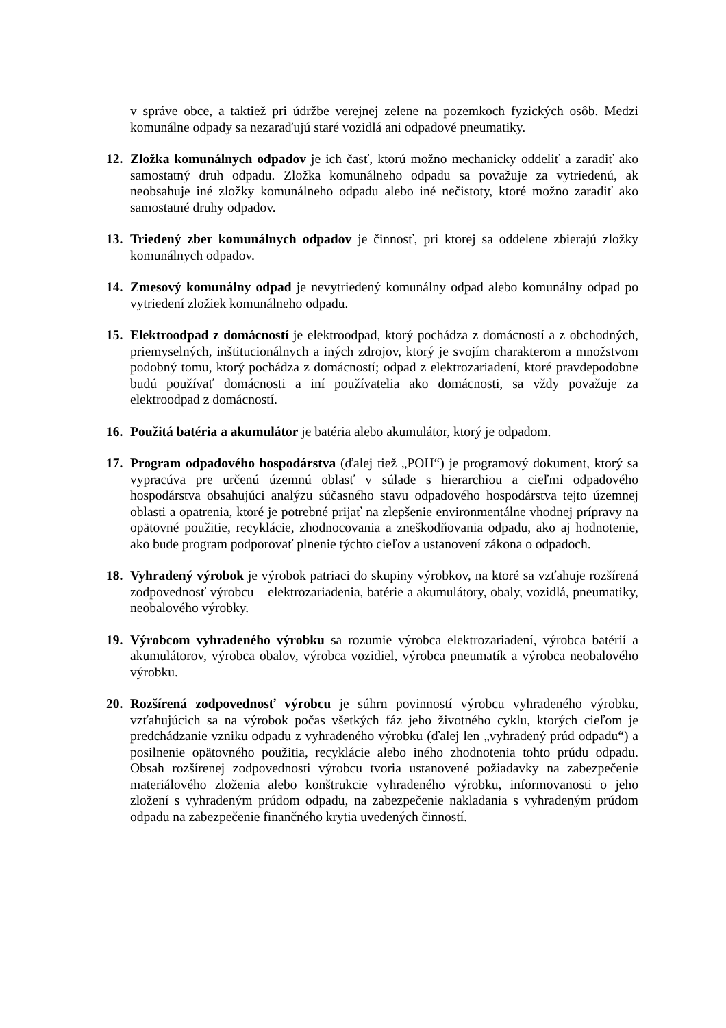v správe obce, a taktiež pri údržbe verejnej zelene na pozemkoch fyzických osôb. Medzi komunálne odpady sa nezaraďujú staré vozidlá ani odpadové pneumatiky.
12.
Zložka komunálnych odpadov je ich časť, ktorú možno mechanicky oddeliť a zaradiť ako samostatný druh odpadu. Zložka komunálneho odpadu sa považuje za vytriedenú, ak neobsahuje iné zložky komunálneho odpadu alebo iné nečistoty, ktoré možno zaradiť ako samostatné druhy odpadov.
13.
Triedený zber komunálnych odpadov je činnosť, pri ktorej sa oddelene zbierajú zložky komunálnych odpadov.
14.
Zmesový komunálny odpad je nevytriedený komunálny odpad alebo komunálny odpad po vytriedení zložiek komunálneho odpadu.
15.
Elektroodpad z domácností je elektroodpad, ktorý pochádza z domácností a z obchodných, priemyselných, inštitucionálnych a iných zdrojov, ktorý je svojím charakterom a množstvom podobný tomu, ktorý pochádza z domácností; odpad z elektrozariadení, ktoré pravdepodobne budú používať domácnosti a iní používatelia ako domácnosti, sa vždy považuje za elektroodpad z domácností.
16.
Použitá batéria a akumulátor je batéria alebo akumulátor, ktorý je odpadom.
17.
Program odpadového hospodárstva (ďalej tiež „POH“) je programový dokument, ktorý sa vypracúva pre určenú územnú oblasť v súlade s hierarchiou a cieľmi odpadového hospodárstva obsahujúci analýzu súčasného stavu odpadového hospodárstva tejto územnej oblasti a opatrenia, ktoré je potrebné prijať na zlepšenie environmentálne vhodnej prípravy na opätovné použitie, recyklácie, zhodnocovania a zneškodňovania odpadu, ako aj hodnotenie, ako bude program podporovať plnenie týchto cieľov a ustanovení zákona o odpadoch.
18.
Vyhradený výrobok je výrobok patriaci do skupiny výrobkov, na ktoré sa vzťahuje rozšírená zodpovednosť výrobcu – elektrozariadenia, batérie a akumulátory, obaly, vozidlá, pneumatiky, neobalového výrobky.
19.
Výrobcom vyhradeného výrobku sa rozumie výrobca elektrozariadení, výrobca batérií a akumulátorov, výrobca obalov, výrobca vozidiel, výrobca pneumatík a výrobca neobalového výrobku.
20.
Rozšírená zodpovednosť výrobcu je súhrn povinností výrobcu vyhradeného výrobku, vzťahujúcich sa na výrobok počas všetkých fáz jeho životného cyklu, ktorých cieľom je predchádzanie vzniku odpadu z vyhradeného výrobku (ďalej len „vyhradený prúd odpadu“) a posilnenie opätovného použitia, recyklácie alebo iného zhodnotenia tohto prúdu odpadu. Obsah rozšírenej zodpovednosti výrobcu tvoria ustanovené požiadavky na zabezpečenie materiálového zloženia alebo konštrukcie vyhradeného výrobku, informovanosti o jeho zložení s vyhradeným prúdom odpadu, na zabezpečenie nakladania s vyhradeným prúdom odpadu na zabezpečenie finančného krytia uvedených činností.